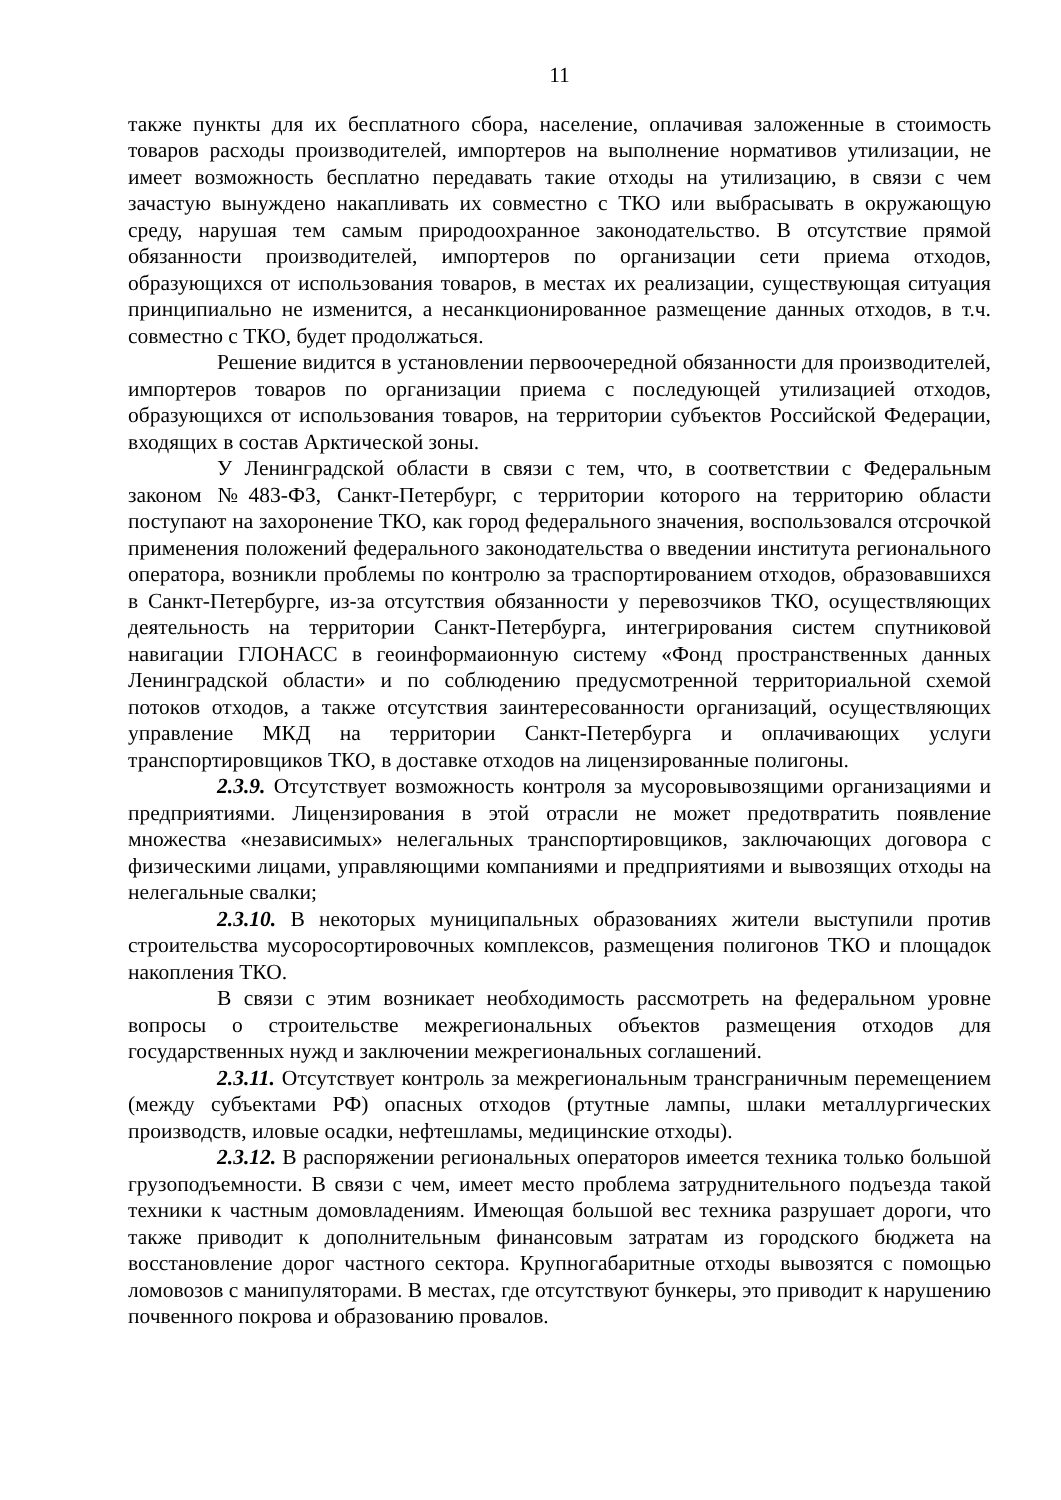11
также пункты для их бесплатного сбора, население, оплачивая заложенные в стоимость товаров расходы производителей, импортеров на выполнение нормативов утилизации, не имеет возможность бесплатно передавать такие отходы на утилизацию, в связи с чем зачастую вынуждено накапливать их совместно с ТКО или выбрасывать в окружающую среду, нарушая тем самым природоохранное законодательство. В отсутствие прямой обязанности производителей, импортеров по организации сети приема отходов, образующихся от использования товаров, в местах их реализации, существующая ситуация принципиально не изменится, а несанкционированное размещение данных отходов, в т.ч. совместно с ТКО, будет продолжаться.
Решение видится в установлении первоочередной обязанности для производителей, импортеров товаров по организации приема с последующей утилизацией отходов, образующихся от использования товаров, на территории субъектов Российской Федерации, входящих в состав Арктической зоны.
У Ленинградской области в связи с тем, что, в соответствии с Федеральным законом №483-ФЗ, Санкт-Петербург, с территории которого на территорию области поступают на захоронение ТКО, как город федерального значения, воспользовался отсрочкой применения положений федерального законодательства о введении института регионального оператора, возникли проблемы по контролю за траспортированием отходов, образовавшихся в Санкт-Петербурге, из-за отсутствия обязанности у перевозчиков ТКО, осуществляющих деятельность на территории Санкт-Петербурга, интегрирования систем спутниковой навигации ГЛОНАСС в геоинформаионную систему «Фонд пространственных данных Ленинградской области» и по соблюдению предусмотренной территориальной схемой потоков отходов, а также отсутствия заинтересованности организаций, осуществляющих управление МКД на территории Санкт-Петербурга и оплачивающих услуги транспортировщиков ТКО, в доставке отходов на лицензированные полигоны.
2.3.9. Отсутствует возможность контроля за мусоровывозящими организациями и предприятиями. Лицензирования в этой отрасли не может предотвратить появление множества «независимых» нелегальных транспортировщиков, заключающих договора с физическими лицами, управляющими компаниями и предприятиями и вывозящих отходы на нелегальные свалки;
2.3.10. В некоторых муниципальных образованиях жители выступили против строительства мусоросортировочных комплексов, размещения полигонов ТКО и площадок накопления ТКО.
В связи с этим возникает необходимость рассмотреть на федеральном уровне вопросы о строительстве межрегиональных объектов размещения отходов для государственных нужд и заключении межрегиональных соглашений.
2.3.11. Отсутствует контроль за межрегиональным трансграничным перемещением (между субъектами РФ) опасных отходов (ртутные лампы, шлаки металлургических производств, иловые осадки, нефтешламы, медицинские отходы).
2.3.12. В распоряжении региональных операторов имеется техника только большой грузоподъемности. В связи с чем, имеет место проблема затруднительного подъезда такой техники к частным домовладениям. Имеющая большой вес техника разрушает дороги, что также приводит к дополнительным финансовым затратам из городского бюджета на восстановление дорог частного сектора. Крупногабаритные отходы вывозятся с помощью ломовозов с манипуляторами. В местах, где отсутствуют бункеры, это приводит к нарушению почвенного покрова и образованию провалов.